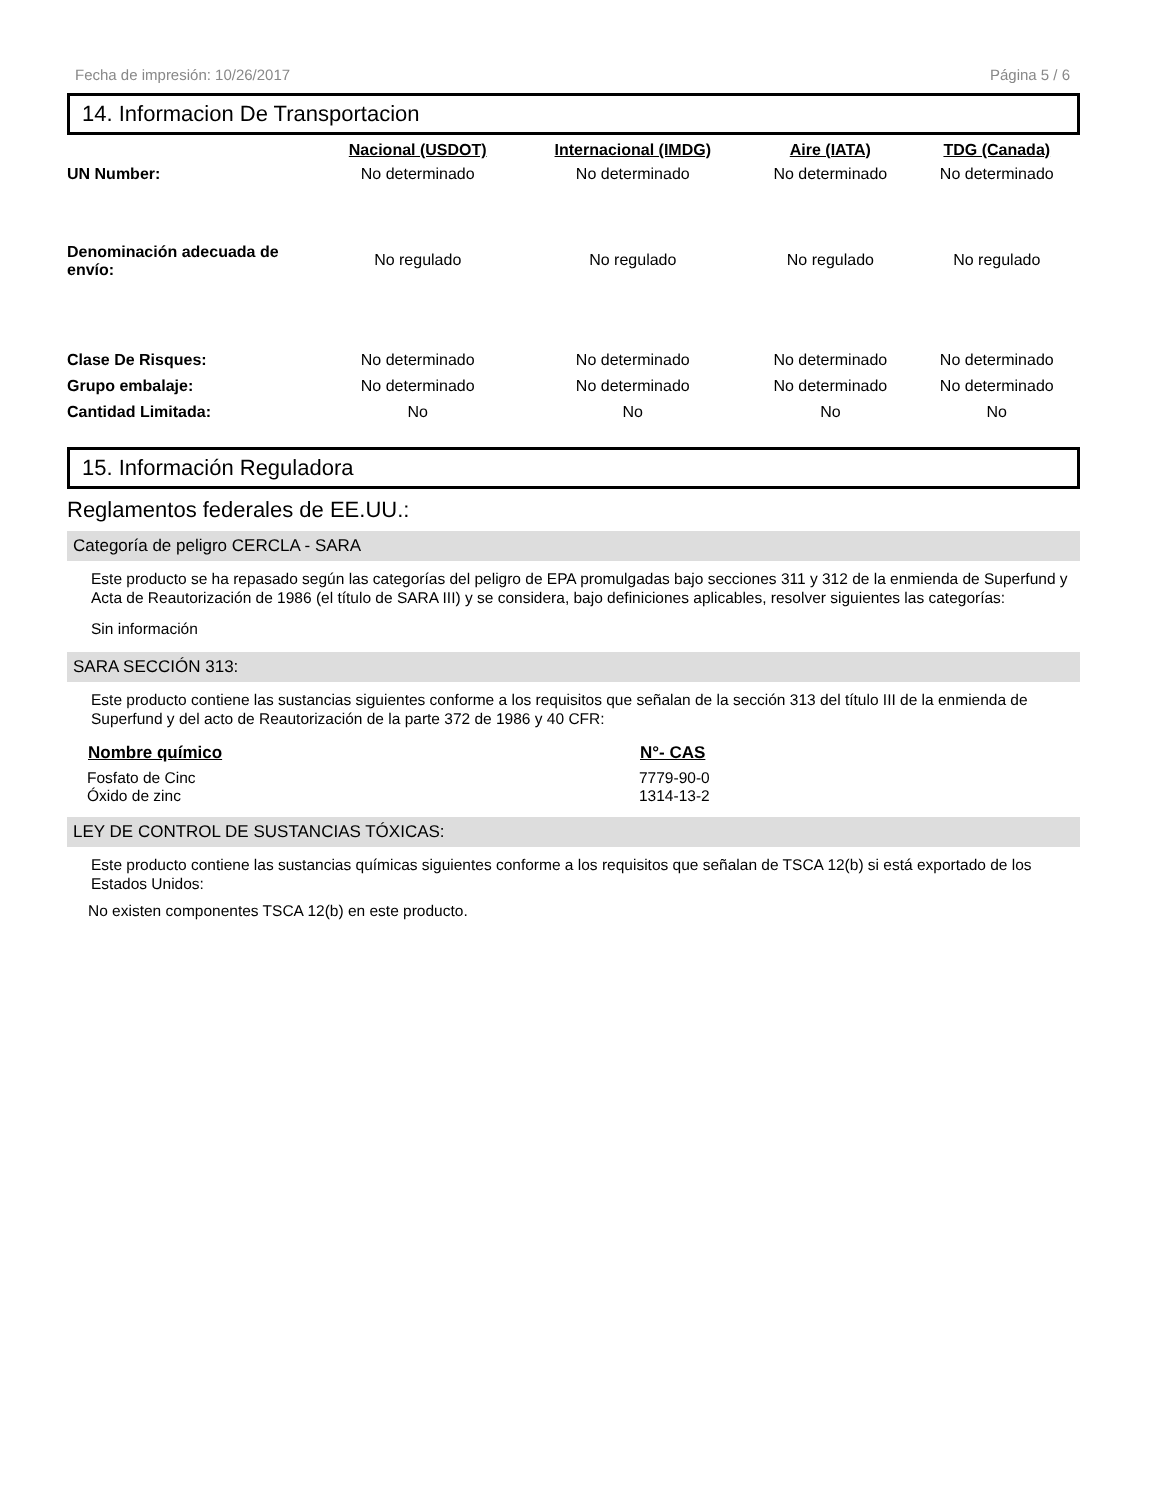Fecha de impresión: 10/26/2017 Página 5 / 6
14. Informacion De Transportacion
| | Nacional (USDOT) | Internacional (IMDG) | Aire (IATA) | TDG (Canada) |
| --- | --- | --- | --- | --- |
| UN Number: | No determinado | No determinado | No determinado | No determinado |
| Denominación adecuada de envío: | No regulado | No regulado | No regulado | No regulado |
| Clase De Risques: | No determinado | No determinado | No determinado | No determinado |
| Grupo embalaje: | No determinado | No determinado | No determinado | No determinado |
| Cantidad Limitada: | No | No | No | No |
15. Información Reguladora
Reglamentos federales de EE.UU.:
Categoría de peligro CERCLA - SARA
Este producto se ha repasado según las categorías del peligro de EPA promulgadas bajo secciones 311 y 312 de la enmienda de Superfund y Acta de Reautorización de 1986 (el título de SARA III) y se considera, bajo definiciones aplicables, resolver siguientes las categorías:
Sin información
SARA SECCIÓN 313:
Este producto contiene las sustancias siguientes conforme a los requisitos que señalan de la sección 313 del título III de la enmienda de Superfund y del acto de Reautorización de la parte 372 de 1986 y 40 CFR:
| Nombre químico | N°- CAS |
| --- | --- |
| Fosfato de Cinc | 7779-90-0 |
| Óxido de zinc | 1314-13-2 |
LEY DE CONTROL DE SUSTANCIAS TÓXICAS:
Este producto contiene las sustancias químicas siguientes conforme a los requisitos que señalan de TSCA 12(b) si está exportado de los Estados Unidos:
No existen componentes TSCA 12(b) en este producto.